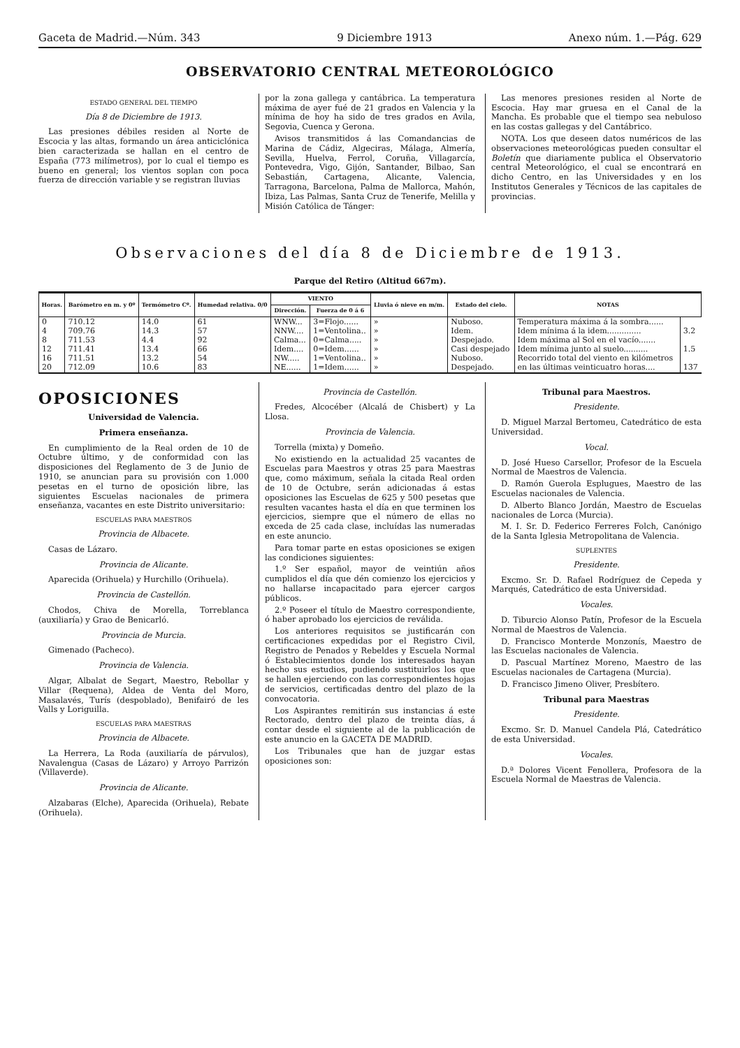Gaceta de Madrid.—Núm. 343 9 Diciembre 1913 Anexo núm. 1.—Pág. 629
OBSERVATORIO CENTRAL METEOROLÓGICO
ESTADO GENERAL DEL TIEMPO
Día 8 de Diciembre de 1913.
Las presiones débiles residen al Norte de Escocia y las altas, formando un área anticiclónica bien caracterizada se hallan en el centro de España (773 milímetros), por lo cual el tiempo es bueno en general; los vientos soplan con poca fuerza de dirección variable y se registran lluvias
por la zona gallega y cantábrica. La temperatura máxima de ayer fué de 21 grados en Valencia y la mínima de hoy ha sido de tres grados en Avila, Segovia, Cuenca y Gerona.
Avisos transmitidos á las Comandancias de Marina de Cádiz, Algeciras, Málaga, Almería, Sevilla, Huelva, Ferrol, Coruña, Villagarcía, Pontevedra, Vigo, Gijón, Santander, Bilbao, San Sebastián, Cartagena, Alicante, Valencia, Tarragona, Barcelona, Palma de Mallorca, Mahón, Ibiza, Las Palmas, Santa Cruz de Tenerife, Melilla y Misión Católica de Tánger:
Las menores presiones residen al Norte de Escocia. Hay mar gruesa en el Canal de la Mancha. Es probable que el tiempo sea nebuloso en las costas gallegas y del Cantábrico.
NOTA. Los que deseen datos numéricos de las observaciones meteorológicas pueden consultar el Boletín que diariamente publica el Observatorio central Meteorológico, el cual se encontrará en dicho Centro, en las Universidades y en los Institutos Generales y Técnicos de las capitales de provincias.
Observaciones del día 8 de Diciembre de 1913.
Parque del Retiro (Altitud 667m).
| Horas. | Barómetro en m. y 0º | Termómetro Cº. | Humedad relativa. 0/0 | VIENTO | | Lluvia ó nieve en m/m. | Estado del cielo. | NOTAS | |
| --- | --- | --- | --- | --- | --- | --- | --- | --- | --- |
| | | | | Dirección. | Fuerza de 0 á 6 | | | | |
| 0 | 710.12 | 14.0 | 61 | WNW... | 3=Flojo...... | » | Nuboso. | Temperatura máxima á la sombra...... | |
| 4 | 709.76 | 14.3 | 57 | NNW.... | 1=Ventolina.. | » | Idem. | Idem mínima á la idem.............. | 3.2 |
| 8 | 711.53 | 4.4 | 92 | Calma... | 0=Calma..... | » | Despejado. | Idem máxima al Sol en el vacío....... | |
| 12 | 711.41 | 13.4 | 66 | Idem.... | 0=Idem...... | » | Casi despejado | Idem mínima junto al suelo.......... | 1.5 |
| 16 | 711.51 | 13.2 | 54 | NW..... | 1=Ventolina.. | » | Nuboso. | Recorrido total del viento en kilómetros | |
| 20 | 712.09 | 10.6 | 83 | NE...... | 1=Idem...... | » | Despejado. | en las últimas veinticuatro horas.... | 137 |
OPOSICIONES
Universidad de Valencia.
Primera enseñanza.
En cumplimiento de la Real orden de 10 de Octubre último, y de conformidad con las disposiciones del Reglamento de 3 de Junio de 1910, se anuncian para su provisión con 1.000 pesetas en el turno de oposición libre, las siguientes Escuelas nacionales de primera enseñanza, vacantes en este Distrito universitario:
ESCUELAS PARA MAESTROS
Provincia de Albacete.
Casas de Lázaro.
Provincia de Alicante.
Aparecida (Orihuela) y Hurchillo (Orihuela).
Provincia de Castellón.
Chodos, Chiva de Morella, Torreblanca (auxiliaría) y Grao de Benicarló.
Provincia de Murcia.
Gimenado (Pacheco).
Provincia de Valencia.
Algar, Albalat de Segart, Maestro, Rebollar y Villar (Requena), Aldea de Venta del Moro, Masalavés, Turís (despoblado), Benifairó de les Valls y Loriguilla.
ESCUELAS PARA MAESTRAS
Provincia de Albacete.
La Herrera, La Roda (auxiliaría de párvulos), Navalengua (Casas de Lázaro) y Arroyo Parrizón (Villaverde).
Provincia de Alicante.
Alzabaras (Elche), Aparecida (Orihuela), Rebate (Orihuela).
Provincia de Castellón.
Fredes, Alcocéber (Alcalá de Chisbert) y La Llosa.
Provincia de Valencia.
Torrella (mixta) y Domeño.
No existiendo en la actualidad 25 vacantes de Escuelas para Maestros y otras 25 para Maestras que, como máximum, señala la citada Real orden de 10 de Octubre, serán adicionadas á estas oposiciones las Escuelas de 625 y 500 pesetas que resulten vacantes hasta el día en que terminen los ejercicios, siempre que el número de ellas no exceda de 25 cada clase, incluídas las numeradas en este anuncio.
Para tomar parte en estas oposiciones se exigen las condiciones siguientes:
1.º Ser español, mayor de veintiún años cumplidos el día que dén comienzo los ejercicios y no hallarse incapacitado para ejercer cargos públicos.
2.º Poseer el título de Maestro correspondiente, ó haber aprobado los ejercicios de reválida.
Los anteriores requisitos se justificarán con certificaciones expedidas por el Registro Civil, Registro de Penados y Rebeldes y Escuela Normal ó Establecimientos donde los interesados hayan hecho sus estudios, pudiendo sustituirlos los que se hallen ejerciendo con las correspondientes hojas de servicios, certificadas dentro del plazo de la convocatoria.
Los Aspirantes remitirán sus instancias á este Rectorado, dentro del plazo de treinta días, á contar desde el siguiente al de la publicación de este anuncio en la GACETA DE MADRID.
Los Tribunales que han de juzgar estas oposiciones son:
Tribunal para Maestros.
Presidente.
D. Miguel Marzal Bertomeu, Catedrático de esta Universidad.
Vocal.
D. José Hueso Carsellor, Profesor de la Escuela Normal de Maestros de Valencia.
D. Ramón Guerola Esplugues, Maestro de las Escuelas nacionales de Valencia.
D. Alberto Blanco Jordán, Maestro de Escuelas nacionales de Lorca (Murcia).
M. I. Sr. D. Federico Ferreres Folch, Canónigo de la Santa Iglesia Metropolitana de Valencia.
SUPLENTES
Presidente.
Excmo. Sr. D. Rafael Rodríguez de Cepeda y Marqués, Catedrático de esta Universidad.
Vocales.
D. Tiburcio Alonso Patín, Profesor de la Escuela Normal de Maestros de Valencia.
D. Francisco Monterde Monzonís, Maestro de las Escuelas nacionales de Valencia.
D. Pascual Martínez Moreno, Maestro de las Escuelas nacionales de Cartagena (Murcia).
D. Francisco Jimeno Oliver, Presbítero.
Tribunal para Maestras
Presidente.
Excmo. Sr. D. Manuel Candela Plá, Catedrático de esta Universidad.
Vocales.
D.ª Dolores Vicent Fenollera, Profesora de la Escuela Normal de Maestras de Valencia.